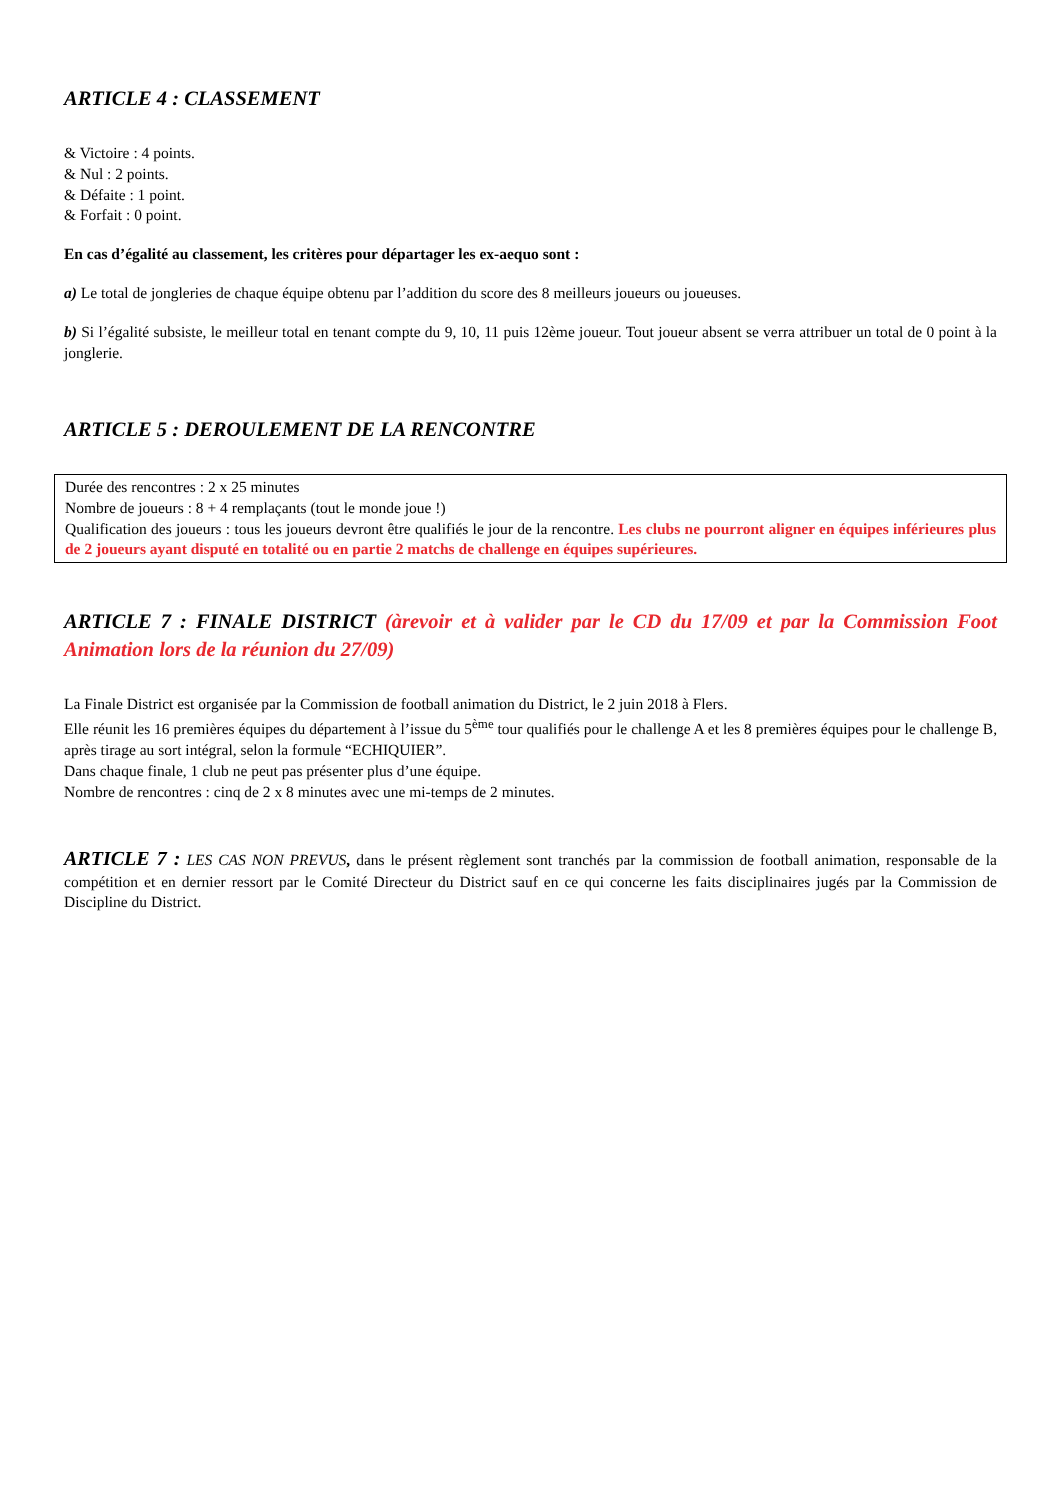ARTICLE 4 : CLASSEMENT
& Victoire : 4 points.
& Nul : 2 points.
& Défaite : 1 point.
& Forfait : 0 point.
En cas d’égalité au classement, les critères pour départager les ex-aequo sont :
a) Le total de jongleries de chaque équipe obtenu par l’addition du score des 8 meilleurs joueurs ou joueuses.
b) Si l’égalité subsiste, le meilleur total en tenant compte du 9, 10, 11 puis 12ème joueur. Tout joueur absent se verra attribuer un total de 0 point à la jonglerie.
ARTICLE 5 : DEROULEMENT DE LA RENCONTRE
Durée des rencontres : 2 x 25 minutes
Nombre de joueurs : 8 + 4 remplaçants (tout le monde joue !)
Qualification des joueurs : tous les joueurs devront être qualifiés le jour de la rencontre. Les clubs ne pourront aligner en équipes inférieures plus de 2 joueurs ayant disputé en totalité ou en partie 2 matchs de challenge en équipes supérieures.
ARTICLE 7 : FINALE DISTRICT (àrevoir et à valider par le CD du 17/09 et par la Commission Foot Animation lors de la réunion du 27/09)
La Finale District est organisée par la Commission de football animation du District, le 2 juin 2018 à Flers.
Elle réunit les 16 premières équipes du département à l’issue du 5<sup>ème</sup> tour qualifiés pour le challenge A et les 8 premières équipes pour le challenge B, après tirage au sort intégral, selon la formule “ECHIQUIER”.
Dans chaque finale, 1 club ne peut pas présenter plus d’une équipe.
Nombre de rencontres : cinq de 2 x 8 minutes avec une mi-temps de 2 minutes.
ARTICLE 7 : LES CAS NON PREVUS, dans le présent règlement sont tranchés par la commission de football animation, responsable de la compétition et en dernier ressort par le Comité Directeur du District sauf en ce qui concerne les faits disciplinaires jugés par la Commission de Discipline du District.